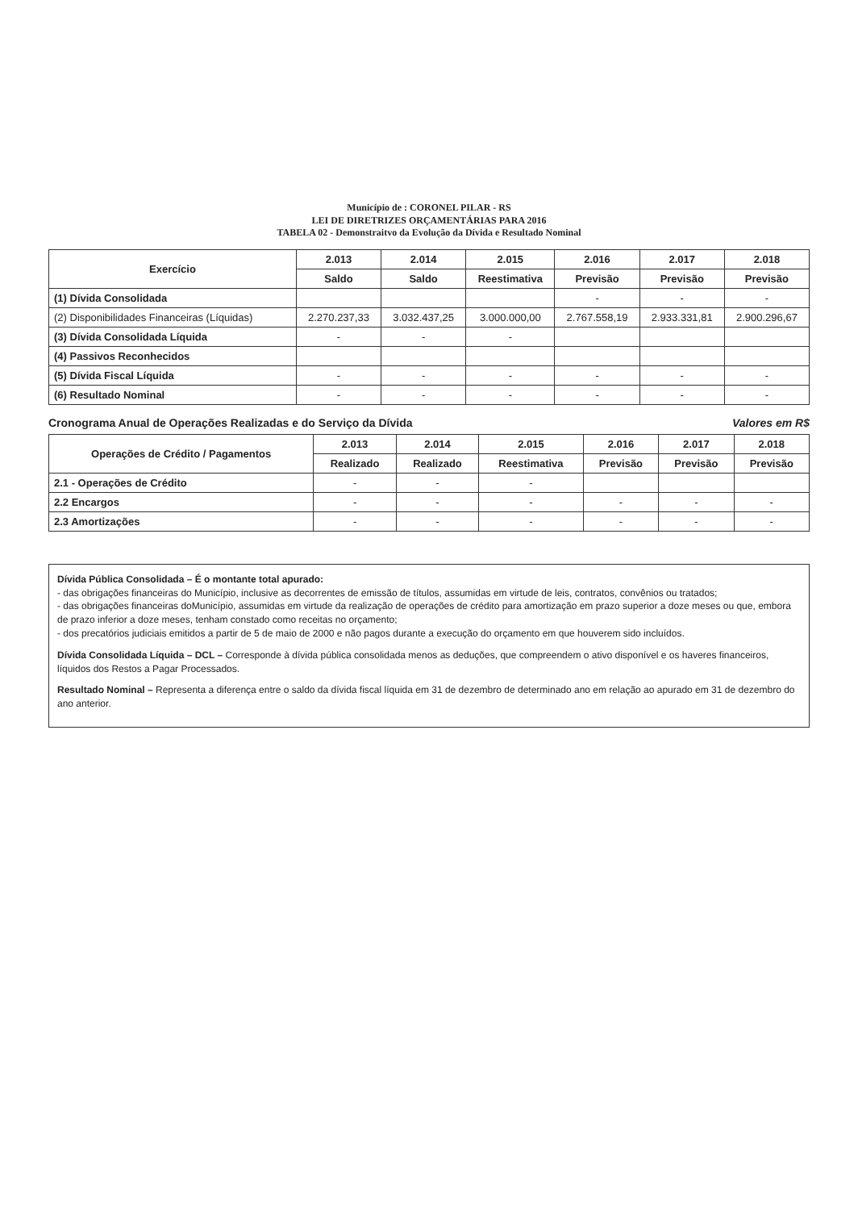Município de : CORONEL PILAR - RS
LEI DE DIRETRIZES ORÇAMENTÁRIAS PARA 2016
TABELA 02 - Demonstraitvo da Evolução da Dívida e Resultado Nominal
| Exercício | 2.013 | 2.014 | 2.015 | 2.016 | 2.017 | 2.018 |
| --- | --- | --- | --- | --- | --- | --- |
| | Saldo | Saldo | Reestimativa | Previsão | Previsão | Previsão |
| (1) Dívida Consolidada | | | | - | - | - |
| (2) Disponibilidades Financeiras (Líquidas) | 2.270.237,33 | 3.032.437,25 | 3.000.000,00 | 2.767.558,19 | 2.933.331,81 | 2.900.296,67 |
| (3) Dívida Consolidada Líquida | - | - | - | | | |
| (4) Passivos Reconhecidos | | | | | | |
| (5) Dívida Fiscal Líquida | - | - | - | - | - | - |
| (6) Resultado Nominal | - | - | - | - | - | - |
Cronograma Anual de Operações Realizadas e do Serviço da Dívida Valores em R$
| Operações de Crédito / Pagamentos | 2.013 | 2.014 | 2.015 | 2.016 | 2.017 | 2.018 |
| --- | --- | --- | --- | --- | --- | --- |
| | Realizado | Realizado | Reestimativa | Previsão | Previsão | Previsão |
| 2.1 - Operações de Crédito | - | - | - | | | |
| 2.2 Encargos | - | - | - | - | - | - |
| 2.3 Amortizações | - | - | - | - | - | - |
Dívida Pública Consolidada – É o montante total apurado:
- das obrigações financeiras do Município, inclusive as decorrentes de emissão de títulos, assumidas em virtude de leis, contratos, convênios ou tratados;
- das obrigações financeiras doMunicípio, assumidas em virtude da realização de operações de crédito para amortização em prazo superior a doze meses ou que, embora de prazo inferior a doze meses, tenham constado como receitas no orçamento;
- dos precatórios judiciais emitidos a partir de 5 de maio de 2000 e não pagos durante a execução do orçamento em que houverem sido incluídos.
Dívida Consolidada Líquida – DCL – Corresponde à dívida pública consolidada menos as deduções, que compreendem o ativo disponível e os haveres financeiros, líquidos dos Restos a Pagar Processados.
Resultado Nominal – Representa a diferença entre o saldo da dívida fiscal líquida em 31 de dezembro de determinado ano em relação ao apurado em 31 de dezembro do ano anterior.